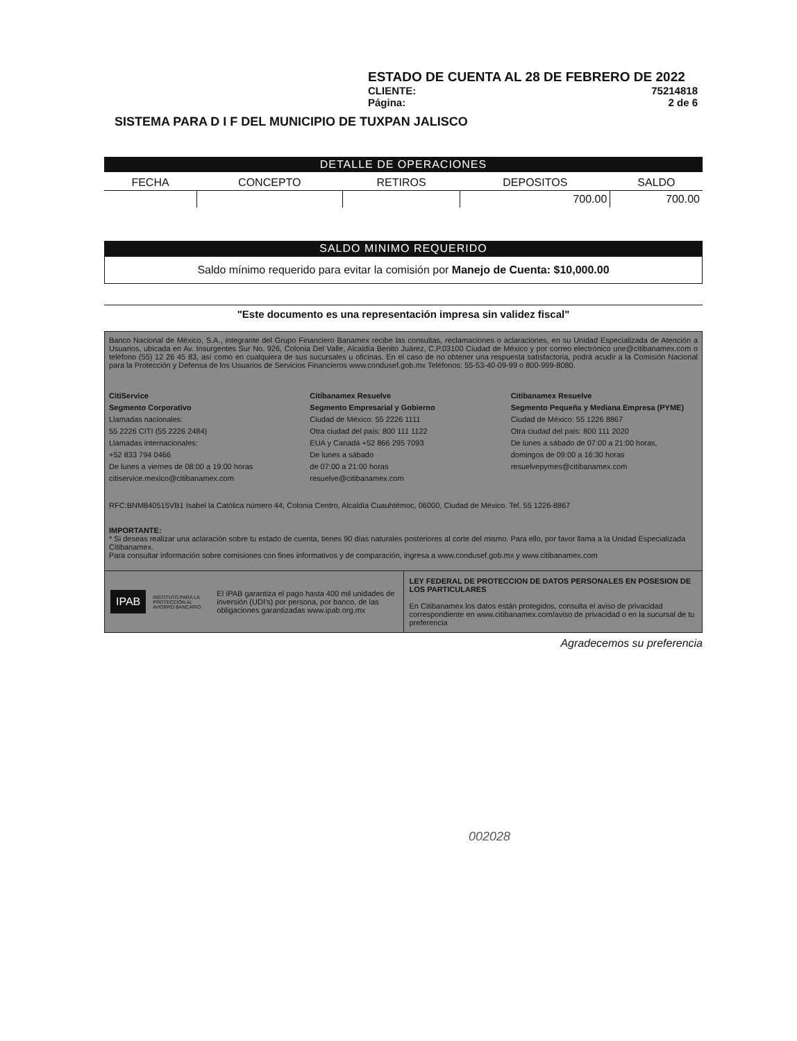ESTADO DE CUENTA AL 28 DE FEBRERO DE 2022
CLIENTE: 75214818
Página: 2 de 6
SISTEMA PARA D I F DEL MUNICIPIO DE TUXPAN JALISCO
DETALLE DE OPERACIONES
| FECHA | CONCEPTO | RETIROS | DEPOSITOS | SALDO |
| --- | --- | --- | --- | --- |
| | | | 700.00 | 700.00 |
SALDO MINIMO REQUERIDO
Saldo mínimo requerido para evitar la comisión por Manejo de Cuenta: $10,000.00
"Este documento es una representación impresa sin validez fiscal"
Banco Nacional de México, S.A., integrante del Grupo Financiero Banamex recibe las consultas, reclamaciones o aclaraciones, en su Unidad Especializada de Atención a Usuarios, ubicada en Av. Insurgentes Sur No. 926, Colonia Del Valle, Alcaldía Benito Juárez, C.P.03100 Ciudad de México y por correo electrónico une@citibanamex.com o teléfono (55) 12 26 45 83, así como en cualquiera de sus sucursales u oficinas. En el caso de no obtener una respuesta satisfactoria, podrá acudir a la Comisión Nacional para la Protección y Defensa de los Usuarios de Servicios Financieros www.condusef.gob.mx Teléfonos: 55-53-40-09-99 o 800-999-8080.
CitiService
Segmento Corporativo
Llamadas nacionales:
55 2226 CITI (55 2226 2484)
Llamadas internacionales:
+52 833 794 0466
De lunes a viernes de 08:00 a 19:00 horas
citiservice.mexico@citibanamex.com
Citibanamex Resuelve
Segmento Empresarial y Gobierno
Ciudad de México: 55 2226 1111
Otra ciudad del país: 800 111 1122
EUA y Canadá +52 866 295 7093
De lunes a sábado
de 07:00 a 21:00 horas
resuelve@citibanamex.com
Citibanamex Resuelve
Segmento Pequeña y Mediana Empresa (PYME)
Ciudad de México: 55 1226 8867
Otra ciudad del país: 800 111 2020
De lunes a sábado de 07:00 a 21:00 horas,
domingos de 09:00 a 16:30 horas
resuelvepymes@citibanamex.com
RFC:BNM840515VB1 Isabel la Católica número 44, Colonia Centro, Alcaldía Cuauhtémoc, 06000, Ciudad de México. Tel. 55 1226-8867
IMPORTANTE:
* Si deseas realizar una aclaración sobre tu estado de cuenta, tienes 90 días naturales posteriores al corte del mismo. Para ello, por favor llama a la Unidad Especializada Citibanamex.
Para consultar información sobre comisiones con fines informativos y de comparación, ingresa a www.condusef.gob.mx y www.citibanamex.com
IPAB INSTITUTO PARA LA PROTECCIÓN AL AHORRO BANCARIO El IPAB garantiza el pago hasta 400 mil unidades de inversión (UDI's) por persona, por banco, de las obligaciones garantizadas www.ipab.org.mx
LEY FEDERAL DE PROTECCION DE DATOS PERSONALES EN POSESION DE LOS PARTICULARES
En Citibanamex los datos están protegidos, consulta el aviso de privacidad correspondiente en www.citibanamex.com/aviso de privacidad o en la sucursal de tu preferencia
Agradecemos su preferencia
002028